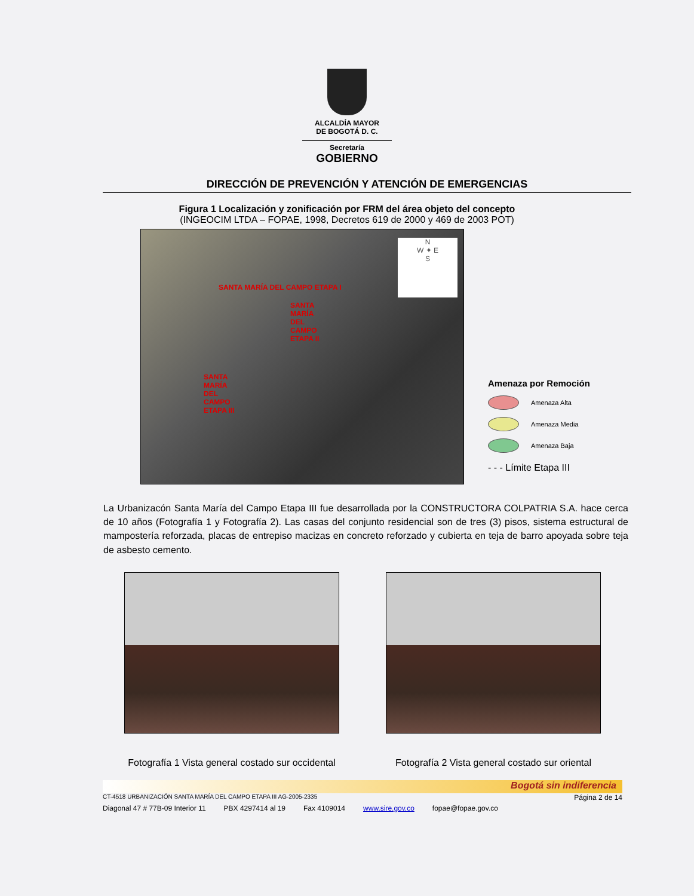ALCALDÍA MAYOR
DE BOGOTÁ D. C.
Secretaría
GOBIERNO
DIRECCIÓN DE PREVENCIÓN Y ATENCIÓN DE EMERGENCIAS
Figura 1 Localización y zonificación por FRM del área objeto del concepto
(INGEOCIM LTDA – FOPAE, 1998, Decretos 619 de 2000 y 469 de 2003 POT)
SANTA MARÍA DEL CAMPO ETAPA I
SANTA MARÍA DEL CAMPO ETAPA II
SANTA MARÍA DEL CAMPO ETAPA III
N
W ✦ E
S
Amenaza por Remoción
Amenaza Alta
Amenaza Media
Amenaza Baja
- - - Límite Etapa III
La Urbanizacón Santa María del Campo Etapa III fue desarrollada por la CONSTRUCTORA COLPATRIA S.A. hace cerca de 10 años (Fotografía 1 y Fotografía 2). Las casas del conjunto residencial son de tres (3) pisos, sistema estructural de mampostería reforzada, placas de entrepiso macizas en concreto reforzado y cubierta en teja de barro apoyada sobre teja de asbesto cemento.
Fotografía 1 Vista general costado sur occidental
Fotografía 2 Vista general costado sur oriental
Bogotá sin indiferencia
CT-4518 URBANIZACIÓN SANTA MARÍA DEL CAMPO ETAPA III AG-2005-2335 Página 2 de 14
Diagonal 47 # 77B-09 Interior 11 PBX 4297414 al 19 Fax 4109014 www.sire.gov.co fopae@fopae.gov.co